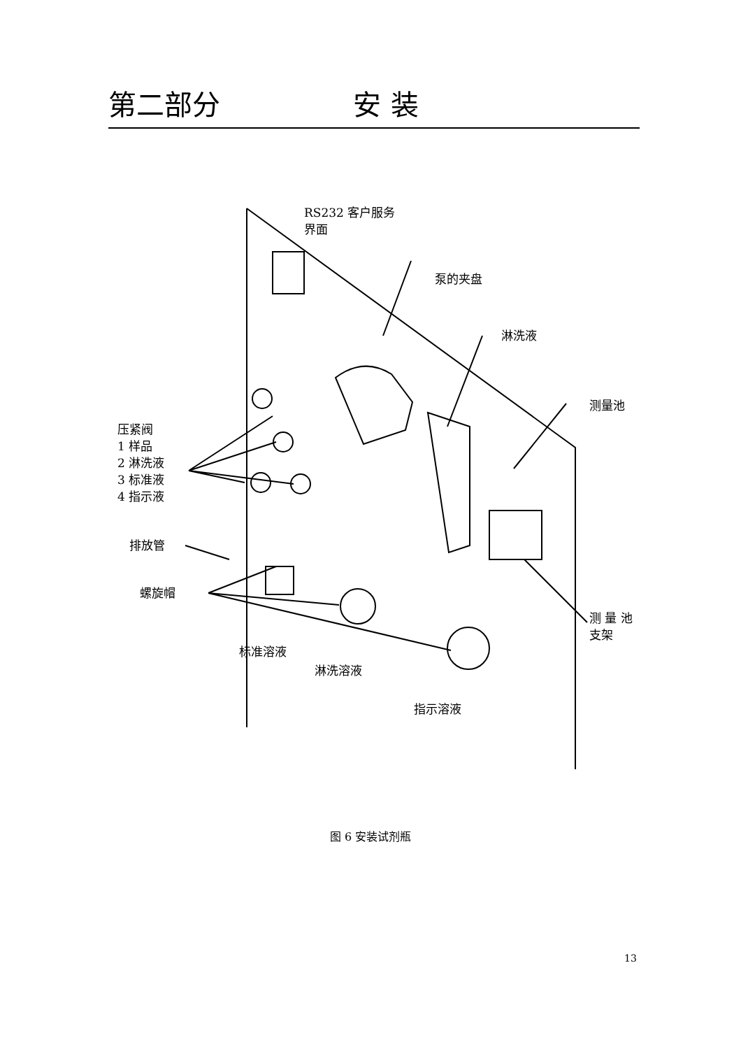第二部分 安装
RS232 客户服务
界面
泵的夹盘
淋洗液
测量池
压紧阀
1 样品
2 淋洗液
3 标准液
4 指示液
排放管
螺旋帽
测 量 池
支架
标准溶液
淋洗溶液
指示溶液
图 6 安装试剂瓶
13